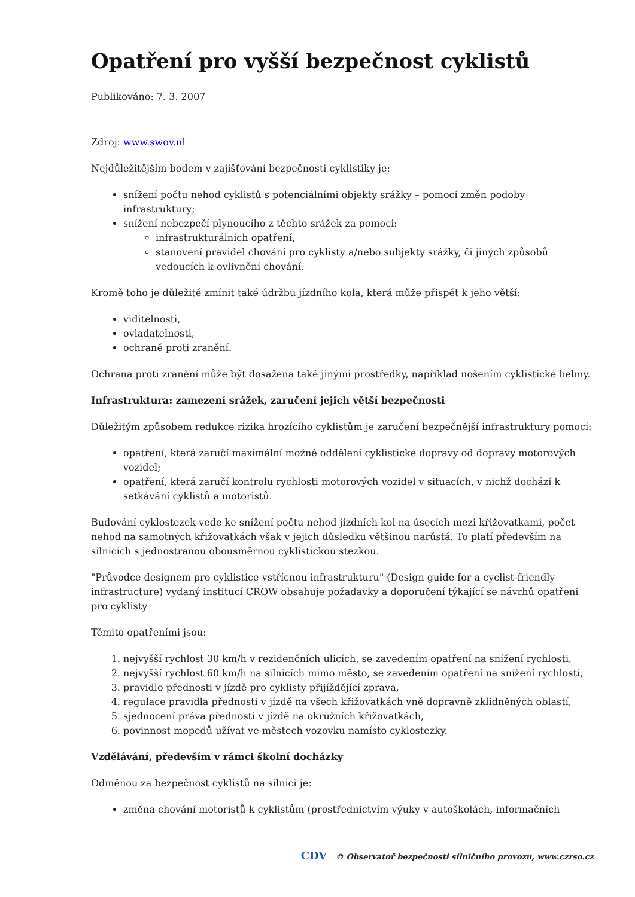Opatření pro vyšší bezpečnost cyklistů
Publikováno: 7. 3. 2007
Zdroj: www.swov.nl
Nejdůležitějším bodem v zajišťování bezpečnosti cyklistiky je:
snížení počtu nehod cyklistů s potenciálními objekty srážky – pomocí změn podoby infrastruktury;
snížení nebezpečí plynoucího z těchto srážek za pomoci:
infrastrukturálních opatření,
stanovení pravidel chování pro cyklisty a/nebo subjekty srážky, či jiných způsobů vedoucích k ovlivnění chování.
Kromě toho je důležité zmínit také údržbu jízdního kola, která může přispět k jeho větší:
viditelnosti,
ovladatelnosti,
ochraně proti zranění.
Ochrana proti zranění může být dosažena také jinými prostředky, například nošením cyklistické helmy.
Infrastruktura: zamezení srážek, zaručení jejich větší bezpečnosti
Důležitým způsobem redukce rizika hrozícího cyklistům je zaručení bezpečnější infrastruktury pomocí:
opatření, která zaručí maximální možné oddělení cyklistické dopravy od dopravy motorových vozidel;
opatření, která zaručí kontrolu rychlosti motorových vozidel v situacích, v nichž dochází k setkávání cyklistů a motoristů.
Budování cyklostezek vede ke snížení počtu nehod jízdních kol na úsecích mezi křižovatkami, počet nehod na samotných křižovatkách však v jejich důsledku většinou narůstá. To platí především na silnicích s jednostranou obousměrnou cyklistickou stezkou.
"Průvodce designem pro cyklistice vstřícnou infrastrukturu" (Design guide for a cyclist-friendly infrastructure) vydaný institucí CROW obsahuje požadavky a doporučení týkající se návrhů opatření pro cyklisty
Těmito opatřeními jsou:
1. nejvyšší rychlost 30 km/h v rezidenčních ulicích, se zavedením opatření na snížení rychlosti,
2. nejvyšší rychlost 60 km/h na silnicích mimo město, se zavedením opatření na snížení rychlosti,
3. pravidlo přednosti v jízdě pro cyklisty přijíždějící zprava,
4. regulace pravidla přednosti v jízdě na všech křižovatkách vně dopravně zklidněných oblastí,
5. sjednocení práva přednosti v jízdě na okružních křižovatkách,
6. povinnost mopedů užívat ve městech vozovku namísto cyklostezky.
Vzdělávání, především v rámci školní docházky
Odměnou za bezpečnost cyklistů na silnici je:
změna chování motoristů k cyklistům (prostřednictvím výuky v autoškolách, informačních
CDV © Observatoř bezpečnosti silničního provozu, www.czrso.cz